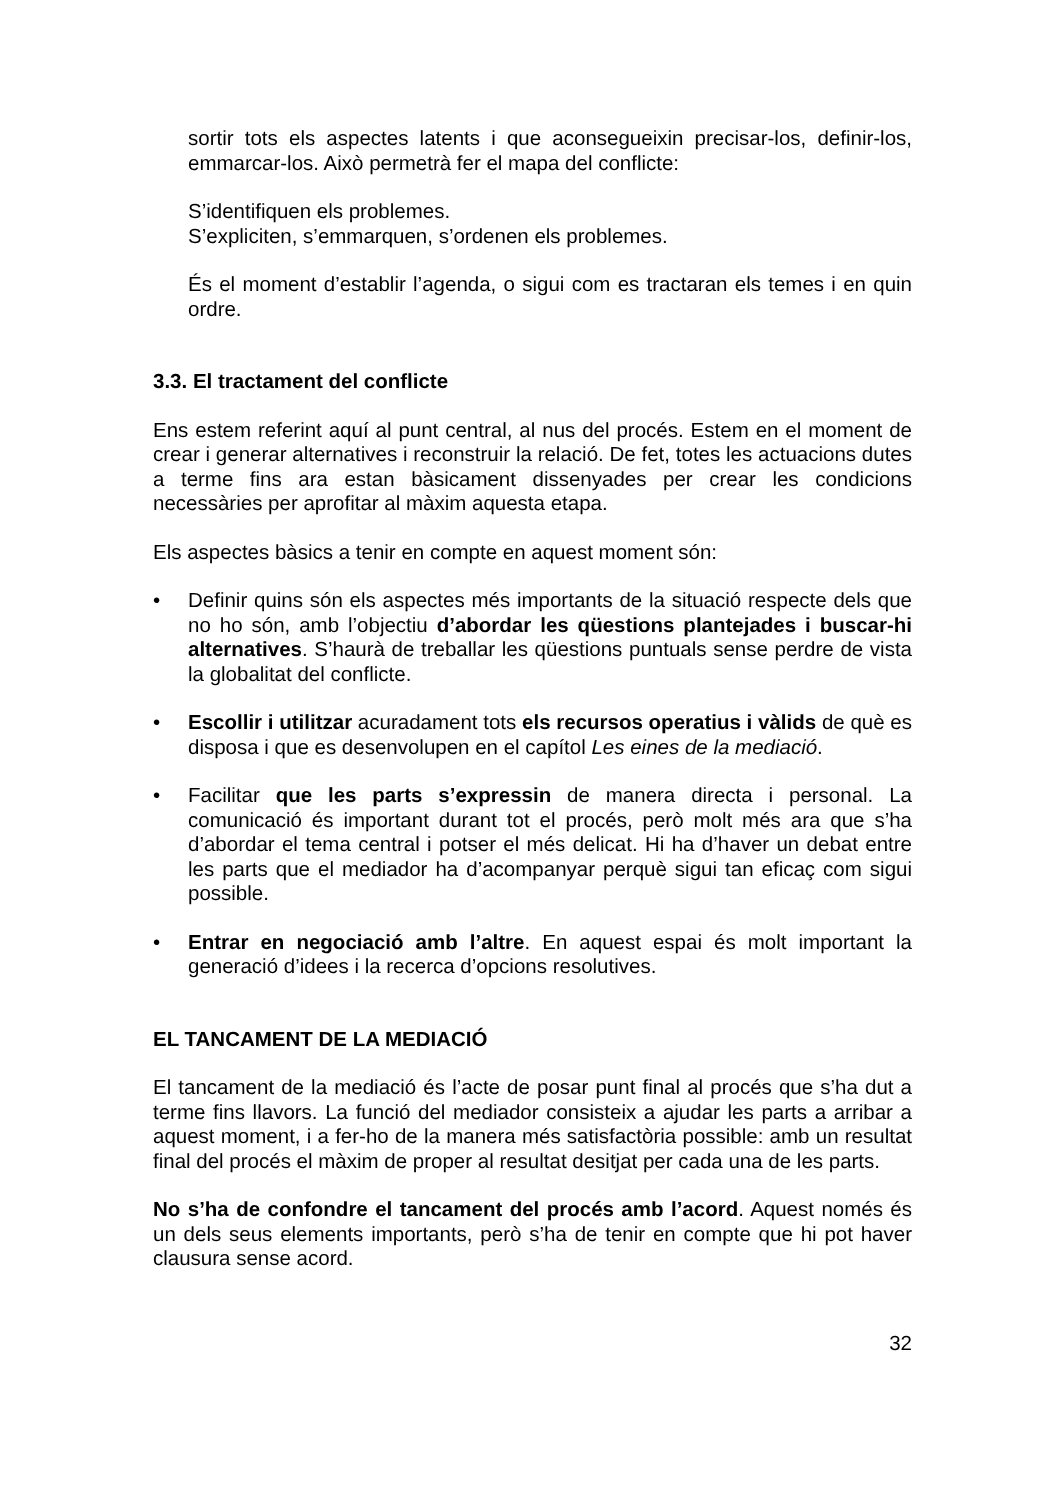sortir tots els aspectes latents i que aconsegueixin precisar-los, definir-los, emmarcar-los. Això permetrà fer el mapa del conflicte:
S’identifiquen els problemes.
S’expliciten, s’emmarquen, s’ordenen els problemes.
És el moment d’establir l’agenda, o sigui com es tractaran els temes i en quin ordre.
3.3. El tractament del conflicte
Ens estem referint aquí al punt central, al nus del procés. Estem en el moment de crear i generar alternatives i reconstruir la relació. De fet, totes les actuacions dutes a terme fins ara estan bàsicament dissenyades per crear les condicions necessàries per aprofitar al màxim aquesta etapa.
Els aspectes bàsics a tenir en compte en aquest moment són:
• Definir quins són els aspectes més importants de la situació respecte dels que no ho són, amb l’objectiu d’abordar les qüestions plantejades i buscar-hi alternatives. S’haurà de treballar les qüestions puntuals sense perdre de vista la globalitat del conflicte.
• Escollir i utilitzar acuradament tots els recursos operatius i vàlids de què es disposa i que es desenvolupen en el capítol Les eines de la mediació.
• Facilitar que les parts s’expressin de manera directa i personal. La comunicació és important durant tot el procés, però molt més ara que s’ha d’abordar el tema central i potser el més delicat. Hi ha d’haver un debat entre les parts que el mediador ha d’acompanyar perquè sigui tan eficaç com sigui possible.
• Entrar en negociació amb l’altre. En aquest espai és molt important la generació d’idees i la recerca d’opcions resolutives.
EL TANCAMENT DE LA MEDIACIÓ
El tancament de la mediació és l’acte de posar punt final al procés que s’ha dut a terme fins llavors. La funció del mediador consisteix a ajudar les parts a arribar a aquest moment, i a fer-ho de la manera més satisfactòria possible: amb un resultat final del procés el màxim de proper al resultat desitjat per cada una de les parts.
No s’ha de confondre el tancament del procés amb l’acord. Aquest només és un dels seus elements importants, però s’ha de tenir en compte que hi pot haver clausura sense acord.
32